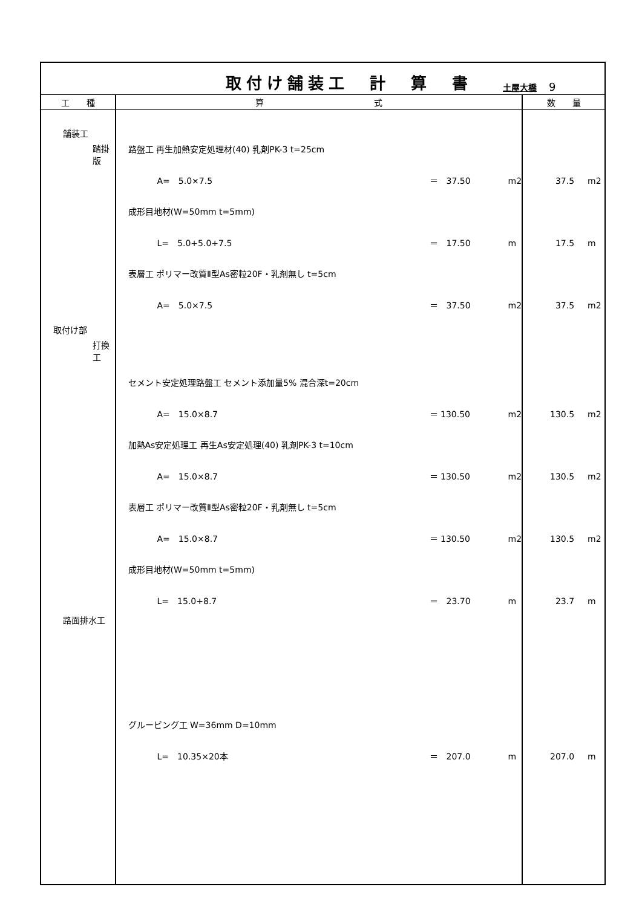| 取付け舗装工 計 算 書 土屋大橋 9 | | |
| 工 種 | 算 式 | 数 量 |
| 舗装工 踏掛版 取付け部 打換工 路面排水工 | 路盤工 再生加熱安定処理材(40) 乳剤PK-3 t=25cm A= 5.0×7.5 ＝ 37.50 m2 成形目地材(W=50mm t=5mm) L= 5.0+5.0+7.5 ＝ 17.50 m 表層工 ポリマー改質Ⅱ型As密粒20F・乳剤無し t=5cm A= 5.0×7.5 ＝ 37.50 m2 セメント安定処理路盤工 セメント添加量5% 混合深t=20cm A= 15.0×8.7 ＝ 130.50 m2 加熱As安定処理工 再生As安定処理(40) 乳剤PK-3 t=10cm A= 15.0×8.7 ＝ 130.50 m2 表層工 ポリマー改質Ⅱ型As密粒20F・乳剤無し t=5cm A= 15.0×8.7 ＝ 130.50 m2 成形目地材(W=50mm t=5mm) L= 15.0+8.7 ＝ 23.70 m グルービング工 W=36mm D=10mm L= 10.35×20本 ＝ 207.0 m | 37.5 m2 17.5 m 37.5 m2 130.5 m2 130.5 m2 130.5 m2 23.7 m 207.0 m |